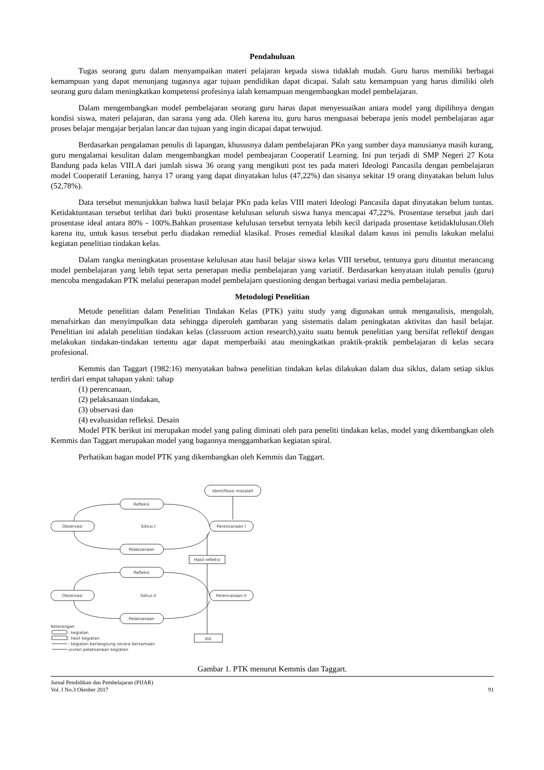Pendahuluan
Tugas seorang guru dalam menyampaikan materi pelajaran kepada siswa tidaklah mudah. Guru harus memiliki berbagai kemampuan yang dapat menunjang tugasnya agar tujuan pendidikan dapat dicapai. Salah satu kemampuan yang harus dimiliki oleh seorang guru dalam meningkatkan kompetensi profesinya ialah kemampuan mengembangkan model pembelajaran.
Dalam mengembangkan model pembelajaran seorang guru harus dapat menyesuaikan antara model yang dipilihnya dengan kondisi siswa, materi pelajaran, dan sarana yang ada. Oleh karena itu, guru harus menguasai beberapa jenis model pembelajaran agar proses belajar mengajar berjalan lancar dan tujuan yang ingin dicapai dapat terwujud.
Berdasarkan pengalaman penulis di lapangan, khususnya dalam pembelajaran PKn yang sumber daya manusianya masih kurang, guru mengalamai kesulitan dalam mengembangkan model pembeajaran Cooperatif Learning. Ini pun terjadi di SMP Negeri 27 Kota Bandung pada kelas VIII.A dari jumlah siswa 36 orang yang mengikuti post tes pada materi Ideologi Pancasila dengan pembelajaran model Cooperatif Leraning, hanya 17 orang yang dapat dinyatakan lulus (47,22%) dan sisanya sekitar 19 orang dinyatakan belum lulus (52,78%).
Data tersebut menunjukkan bahwa hasil belajar PKn pada kelas VIII materi Ideologi Pancasila dapat dinyatakan belum tuntas. Ketidaktuntasan tersebut terlihat dari bukti prosentase kelulusan seluruh siswa hanya mencapai 47,22%. Prosentase tersebut jauh dari prosentase ideal antara 80% - 100%.Bahkan prosentase kelulusan tersebut ternyata lebih kecil daripada prosentase ketidaklulusan.Oleh karena itu, untuk kasus tersebut perlu diadakan remedial klasikal. Proses remedial klasikal dalam kasus ini penulis lakukan melalui kegiatan penelitian tindakan kelas.
Dalam rangka meningkatan prosentase kelulusan atau hasil belajar siswa kelas VIII tersebut, tentunya guru dituntut merancang model pembelajaran yang lebih tepat serta penerapan media pembelajaran yang variatif. Berdasarkan kenyataan itulah penulis (guru) mencoba mengadakan PTK melalui penerapan model pembelajarn questioning dengan berbagai variasi media pembelajaran.
Metodologi Penelitian
Metode penelitian dalam Penelitian Tindakan Kelas (PTK) yaitu study yang digunakan untuk menganalisis, mengolah, menafsirkan dan menyimpulkan data sehingga diperoleh gambaran yang sistematis dalam peningkatan aktivitas dan hasil belajar. Penelitian ini adalah penelitian tindakan kelas (classroom action research),yaitu suatu bentuk penelitian yang bersifat reflektif dengan melakukan tindakan-tindakan tertentu agar dapat memperbaiki atau meningkatkan praktik-praktik pembelajaran di kelas secara profesional.
Kemmis dan Taggart (1982:16) menyatakan bahwa penelitian tindakan kelas dilakukan dalam dua siklus, dalam setiap siklus terdiri dari empat tahapan yakni: tahap
(1) perencanaan,
(2) pelaksanaan tindakan,
(3) observasi dan
(4) evaluasidan refleksi. Desain
Model PTK berikut ini merupakan model yang paling diminati oleh para peneliti tindakan kelas, model yang dikembangkan oleh Kemmis dan Taggart merupakan model yang bagannya menggambarkan kegiatan spiral.
Perhatikan bagan model PTK yang dikembangkan oleh Kemmis dan Taggart.
Identifikasi masalah
Refleksi
Observasi
Siklus I
Perencanaan I
Pelaksanaan
Hasil refleksi
Refleksi
Observasi
Siklus II
Perencanaan II
Pelaksanaan
dst
Keterangan
: kegiatan
: hasil kegiatan
: kegiatan berlangsung secara bersamaan
urutan pelaksanaan kegiatan
Gambar 1. PTK menurut Kemmis dan Taggart.
Jurnal Pendidikan dan Pembelajaran (PIJAR)
Vol. I No.3 Oktober 2017
91